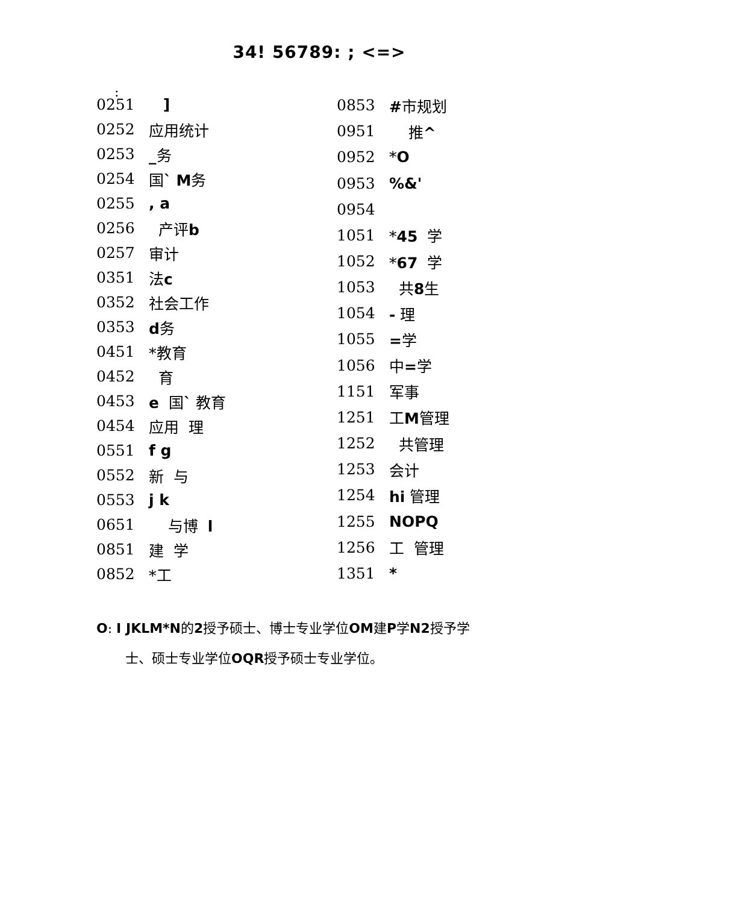:
34! 56789: ; <=>
| 0251 | ] |
| 0252 | 应用统计 |
| 0253 | _ 务 |
| 0254 | 国 ` M 务 |
| 0255 | , a |
| 0256 | 产评 b |
| 0257 | 审计 |
| 0351 | 法 c |
| 0352 | 社会工作 |
| 0353 | d 务 |
| 0451 | *教育 |
| 0452 | 育 |
| 0453 | e 国 ` 教育 |
| 0454 | 应用 理 |
| 0551 | f g |
| 0552 | 新 与 |
| 0553 | j k |
| 0651 | 与博 l |
| 0851 | 建 学 |
| 0852 | *工 |
| 0853 | # 市规划 |
| 0951 | 推 ^ |
| 0952 | * O |
| 0953 | %&' |
| 0954 | |
| 1051 | * 45 学 |
| 1052 | * 67 学 |
| 1053 | 共 8 生 |
| 1054 | - 理 |
| 1055 | = 学 |
| 1056 | 中 = 学 |
| 1151 | 军事 |
| 1251 | 工 M 管理 |
| 1252 | 共管理 |
| 1253 | 会计 |
| 1254 | hi 管理 |
| 1255 | NOPQ |
| 1256 | 工 管理 |
| 1351 | * |
O: I JKLM*N的2授予硕士、博士专业学位OM建P学N2授予学
士、硕士专业学位OQR授予硕士专业学位。